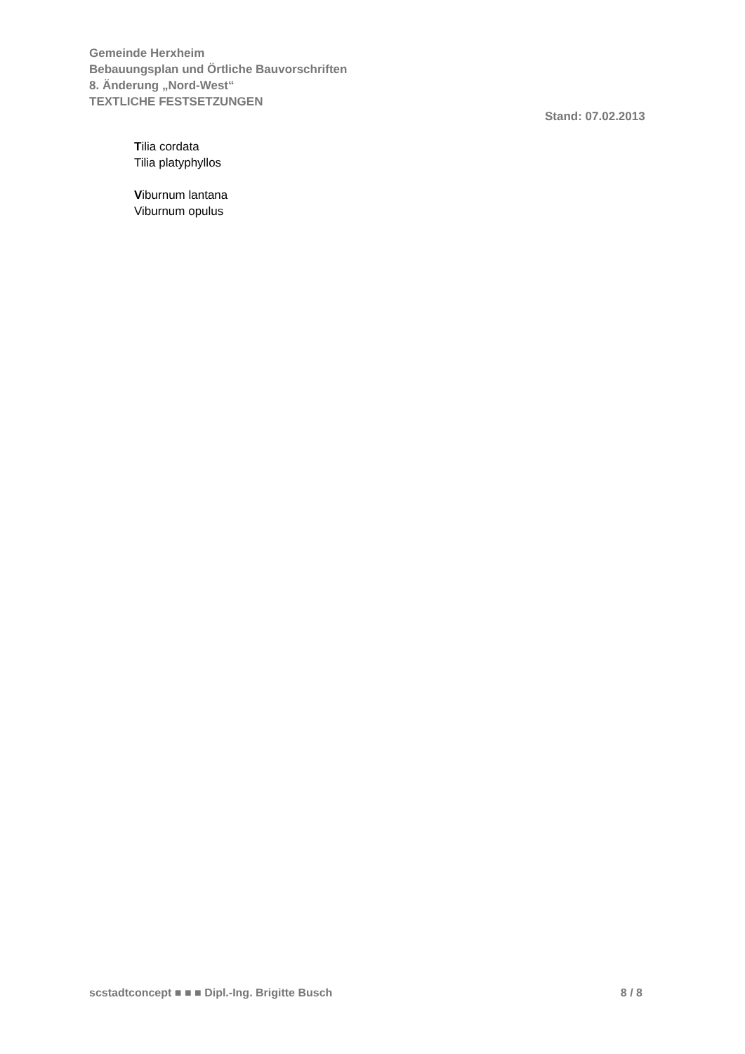Gemeinde Herxheim
Bebauungsplan und Örtliche Bauvorschriften
8. Änderung „Nord-West“
TEXTLICHE FESTSETZUNGEN
Stand: 07.02.2013
Tilia cordata
Tilia platyphyllos
Viburnum lantana
Viburnum opulus
scstadtconcept ■ ■ ■ Dipl.-Ing. Brigitte Busch 8 / 8